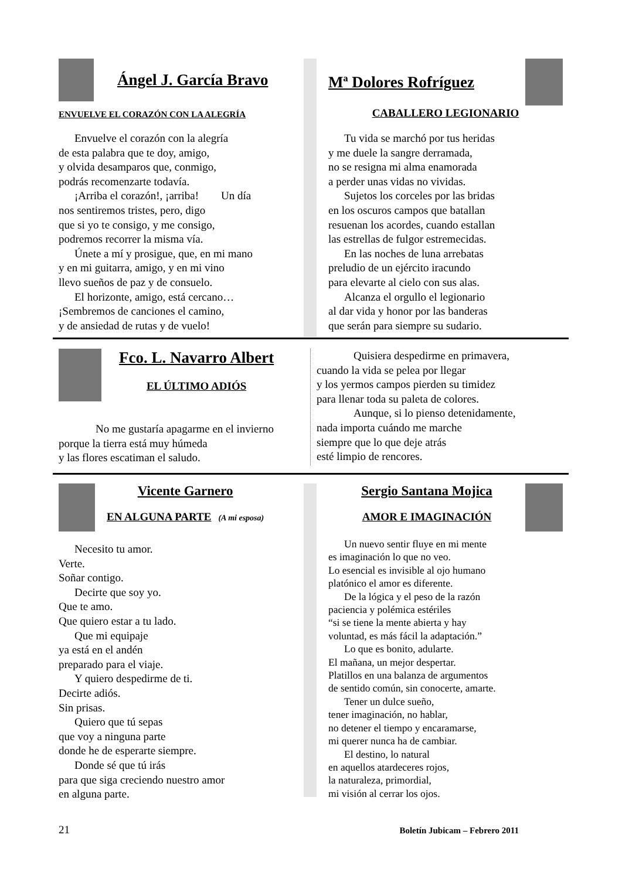Ángel J. García Bravo
ENVUELVE EL CORAZÓN CON LA ALEGRÍA
Envuelve el corazón con la alegría
de esta palabra que te doy, amigo,
y olvida desamparos que, conmigo,
podrás recomenzarte todavía.
¡Arriba el corazón!, ¡arriba! Un día
nos sentiremos tristes, pero, digo
que si yo te consigo, y me consigo,
podremos recorrer la misma vía.
Únete a mí y prosigue, que, en mi mano
y en mi guitarra, amigo, y en mi vino
llevo sueños de paz y de consuelo.
El horizonte, amigo, está cercano…
¡Sembremos de canciones el camino,
y de ansiedad de rutas y de vuelo!
Mª Dolores Rofríguez
CABALLERO LEGIONARIO
Tu vida se marchó por tus heridas
y me duele la sangre derramada,
no se resigna mi alma enamorada
a perder unas vidas no vividas.
Sujetos los corceles por las bridas
en los oscuros campos que batallan
resuenan los acordes, cuando estallan
las estrellas de fulgor estremecidas.
En las noches de luna arrebatas
preludio de un ejército iracundo
para elevarte al cielo con sus alas.
Alcanza el orgullo el legionario
al dar vida y honor por las banderas
que serán para siempre su sudario.
Fco. L. Navarro Albert
EL ÚLTIMO ADIÓS
No me gustaría apagarme en el invierno
porque la tierra está muy húmeda
y las flores escatiman el saludo.
Quisiera despedirme en primavera,
cuando la vida se pelea por llegar
y los yermos campos pierden su timidez
para llenar toda su paleta de colores.
Aunque, si lo pienso detenidamente,
nada importa cuándo me marche
siempre que lo que deje atrás
esté limpio de rencores.
Vicente Garnero
EN ALGUNA PARTE
(A mi esposa)
Necesito tu amor.
Verte.
Soñar contigo.
Decirte que soy yo.
Que te amo.
Que quiero estar a tu lado.
Que mi equipaje
ya está en el andén
preparado para el viaje.
Y quiero despedirme de ti.
Decirte adiós.
Sin prisas.
Quiero que tú sepas
que voy a ninguna parte
donde he de esperarte siempre.
Donde sé que tú irás
para que siga creciendo nuestro amor
en alguna parte.
Sergio Santana Mojica
AMOR E IMAGINACIÓN
Un nuevo sentir fluye en mi mente
es imaginación lo que no veo.
Lo esencial es invisible al ojo humano
platónico el amor es diferente.
De la lógica y el peso de la razón
paciencia y polémica estériles
“si se tiene la mente abierta y hay
voluntad, es más fácil la adaptación.”
Lo que es bonito, adularte.
El mañana, un mejor despertar.
Platillos en una balanza de argumentos
de sentido común, sin conocerte, amarte.
Tener un dulce sueño,
tener imaginación, no hablar,
no detener el tiempo y encaramarse,
mi querer nunca ha de cambiar.
El destino, lo natural
en aquellos atardeceres rojos,
la naturaleza, primordial,
mi visión al cerrar los ojos.
21 Boletín Jubicam – Febrero 2011